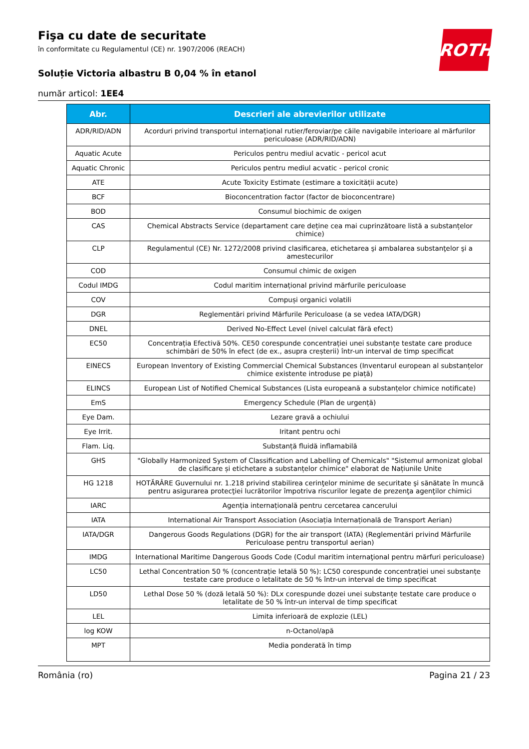ROTH
Fişa cu date de securitate
în conformitate cu Regulamentul (CE) nr. 1907/2006 (REACH)
Soluție Victoria albastru B 0,04 % în etanol
număr articol: 1EE4
| Abr. | Descrieri ale abrevierilor utilizate |
| --- | --- |
| ADR/RID/ADN | Acorduri privind transportul internațional rutier/feroviar/pe căile navigabile interioare al mărfurilor periculoase (ADR/RID/ADN) |
| Aquatic Acute | Periculos pentru mediul acvatic - pericol acut |
| Aquatic Chronic | Periculos pentru mediul acvatic - pericol cronic |
| ATE | Acute Toxicity Estimate (estimare a toxicității acute) |
| BCF | Bioconcentration factor (factor de bioconcentrare) |
| BOD | Consumul biochimic de oxigen |
| CAS | Chemical Abstracts Service (departament care deține cea mai cuprinzătoare listă a substanțelor chimice) |
| CLP | Regulamentul (CE) Nr. 1272/2008 privind clasificarea, etichetarea şi ambalarea substanţelor şi a amestecurilor |
| COD | Consumul chimic de oxigen |
| Codul IMDG | Codul maritim internațional privind mărfurile periculoase |
| COV | Compuși organici volatili |
| DGR | Reglementări privind Mărfurile Periculoase (a se vedea IATA/DGR) |
| DNEL | Derived No-Effect Level (nivel calculat fără efect) |
| EC50 | Concentrația Efectivă 50%. CE50 corespunde concentrației unei substanțe testate care produce schimbări de 50% în efect (de ex., asupra creșterii) într-un interval de timp specificat |
| EINECS | European Inventory of Existing Commercial Chemical Substances (Inventarul european al substanțelor chimice existente introduse pe piață) |
| ELINCS | European List of Notified Chemical Substances (Lista europeană a substanțelor chimice notificate) |
| EmS | Emergency Schedule (Plan de urgență) |
| Eye Dam. | Lezare gravă a ochiului |
| Eye Irrit. | Iritant pentru ochi |
| Flam. Liq. | Substanță fluidă inflamabilă |
| GHS | "Globally Harmonized System of Classification and Labelling of Chemicals" "Sistemul armonizat global de clasificare și etichetare a substanțelor chimice" elaborat de Națiunile Unite |
| HG 1218 | HOTĂRÂRE Guvernului nr. 1.218 privind stabilirea cerinţelor minime de securitate şi sănătate în muncă pentru asigurarea protecţiei lucrătorilor împotriva riscurilor legate de prezenţa agenţilor chimici |
| IARC | Agenția internațională pentru cercetarea cancerului |
| IATA | International Air Transport Association (Asociația Internațională de Transport Aerian) |
| IATA/DGR | Dangerous Goods Regulations (DGR) for the air transport (IATA) (Reglementări privind Mărfurile Periculoase pentru transportul aerian) |
| IMDG | International Maritime Dangerous Goods Code (Codul maritim internaţional pentru mărfuri periculoase) |
| LC50 | Lethal Concentration 50 % (concentrație letală 50 %): LC50 corespunde concentrației unei substanțe testate care produce o letalitate de 50 % într-un interval de timp specificat |
| LD50 | Lethal Dose 50 % (doză letală 50 %): DLx corespunde dozei unei substanțe testate care produce o letalitate de 50 % într-un interval de timp specificat |
| LEL | Limita inferioară de explozie (LEL) |
| log KOW | n-Octanol/apă |
| MPT | Media ponderată în timp |
România (ro) Pagina 21 / 23